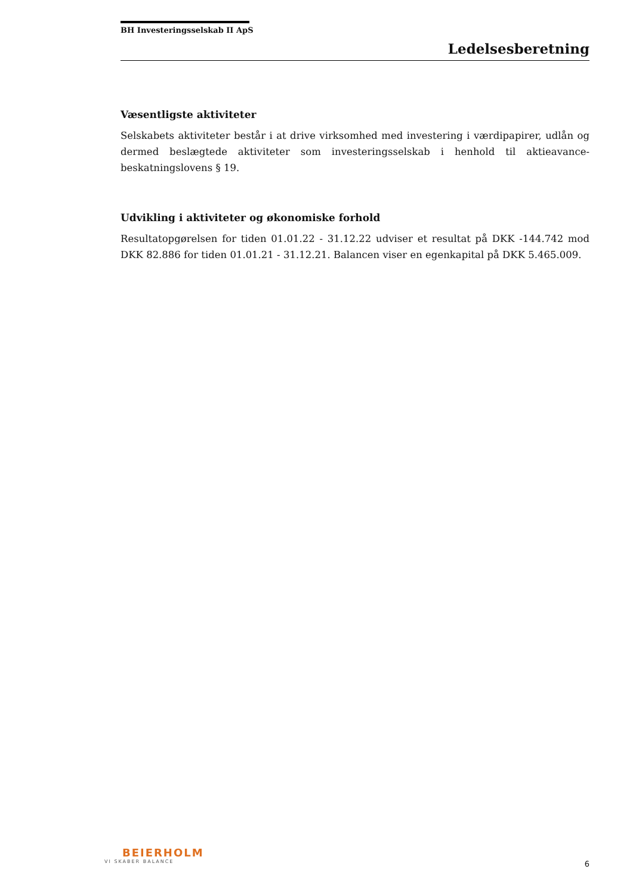BH Investeringsselskab II ApS
Ledelsesberetning
Væsentligste aktiviteter
Selskabets aktiviteter består i at drive virksomhed med investering i værdipapirer, udlån og dermed beslægtede aktiviteter som investeringsselskab i henhold til aktieavance-beskatningslovens § 19.
Udvikling i aktiviteter og økonomiske forhold
Resultatopgørelsen for tiden 01.01.22 - 31.12.22 udviser et resultat på DKK -144.742 mod DKK 82.886 for tiden 01.01.21 - 31.12.21. Balancen viser en egenkapital på DKK 5.465.009.
BEIERHOLM
VI SKABER BALANCE
6